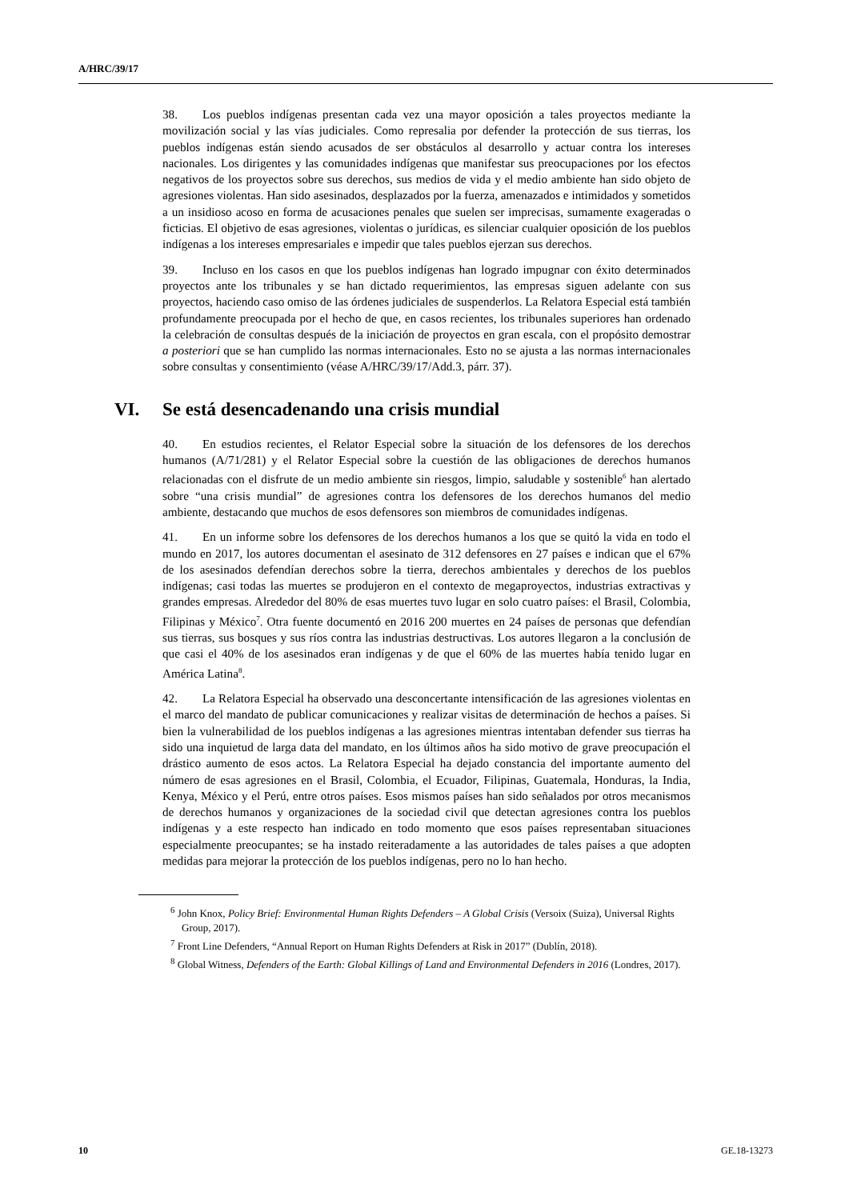A/HRC/39/17
38. Los pueblos indígenas presentan cada vez una mayor oposición a tales proyectos mediante la movilización social y las vías judiciales. Como represalia por defender la protección de sus tierras, los pueblos indígenas están siendo acusados de ser obstáculos al desarrollo y actuar contra los intereses nacionales. Los dirigentes y las comunidades indígenas que manifestar sus preocupaciones por los efectos negativos de los proyectos sobre sus derechos, sus medios de vida y el medio ambiente han sido objeto de agresiones violentas. Han sido asesinados, desplazados por la fuerza, amenazados e intimidados y sometidos a un insidioso acoso en forma de acusaciones penales que suelen ser imprecisas, sumamente exageradas o ficticias. El objetivo de esas agresiones, violentas o jurídicas, es silenciar cualquier oposición de los pueblos indígenas a los intereses empresariales e impedir que tales pueblos ejerzan sus derechos.
39. Incluso en los casos en que los pueblos indígenas han logrado impugnar con éxito determinados proyectos ante los tribunales y se han dictado requerimientos, las empresas siguen adelante con sus proyectos, haciendo caso omiso de las órdenes judiciales de suspenderlos. La Relatora Especial está también profundamente preocupada por el hecho de que, en casos recientes, los tribunales superiores han ordenado la celebración de consultas después de la iniciación de proyectos en gran escala, con el propósito demostrar a posteriori que se han cumplido las normas internacionales. Esto no se ajusta a las normas internacionales sobre consultas y consentimiento (véase A/HRC/39/17/Add.3, párr. 37).
VI. Se está desencadenando una crisis mundial
40. En estudios recientes, el Relator Especial sobre la situación de los defensores de los derechos humanos (A/71/281) y el Relator Especial sobre la cuestión de las obligaciones de derechos humanos relacionadas con el disfrute de un medio ambiente sin riesgos, limpio, saludable y sostenible<sup>6</sup> han alertado sobre “una crisis mundial” de agresiones contra los defensores de los derechos humanos del medio ambiente, destacando que muchos de esos defensores son miembros de comunidades indígenas.
41. En un informe sobre los defensores de los derechos humanos a los que se quitó la vida en todo el mundo en 2017, los autores documentan el asesinato de 312 defensores en 27 países e indican que el 67% de los asesinados defendían derechos sobre la tierra, derechos ambientales y derechos de los pueblos indígenas; casi todas las muertes se produjeron en el contexto de megaproyectos, industrias extractivas y grandes empresas. Alrededor del 80% de esas muertes tuvo lugar en solo cuatro países: el Brasil, Colombia, Filipinas y México<sup>7</sup>. Otra fuente documentó en 2016 200 muertes en 24 países de personas que defendían sus tierras, sus bosques y sus ríos contra las industrias destructivas. Los autores llegaron a la conclusión de que casi el 40% de los asesinados eran indígenas y de que el 60% de las muertes había tenido lugar en América Latina<sup>8</sup>.
42. La Relatora Especial ha observado una desconcertante intensificación de las agresiones violentas en el marco del mandato de publicar comunicaciones y realizar visitas de determinación de hechos a países. Si bien la vulnerabilidad de los pueblos indígenas a las agresiones mientras intentaban defender sus tierras ha sido una inquietud de larga data del mandato, en los últimos años ha sido motivo de grave preocupación el drástico aumento de esos actos. La Relatora Especial ha dejado constancia del importante aumento del número de esas agresiones en el Brasil, Colombia, el Ecuador, Filipinas, Guatemala, Honduras, la India, Kenya, México y el Perú, entre otros países. Esos mismos países han sido señalados por otros mecanismos de derechos humanos y organizaciones de la sociedad civil que detectan agresiones contra los pueblos indígenas y a este respecto han indicado en todo momento que esos países representaban situaciones especialmente preocupantes; se ha instado reiteradamente a las autoridades de tales países a que adopten medidas para mejorar la protección de los pueblos indígenas, pero no lo han hecho.
<sup>6</sup> John Knox, Policy Brief: Environmental Human Rights Defenders – A Global Crisis (Versoix (Suiza), Universal Rights Group, 2017).
<sup>7</sup> Front Line Defenders, “Annual Report on Human Rights Defenders at Risk in 2017” (Dublín, 2018).
<sup>8</sup> Global Witness, Defenders of the Earth: Global Killings of Land and Environmental Defenders in 2016 (Londres, 2017).
10 GE.18-13273